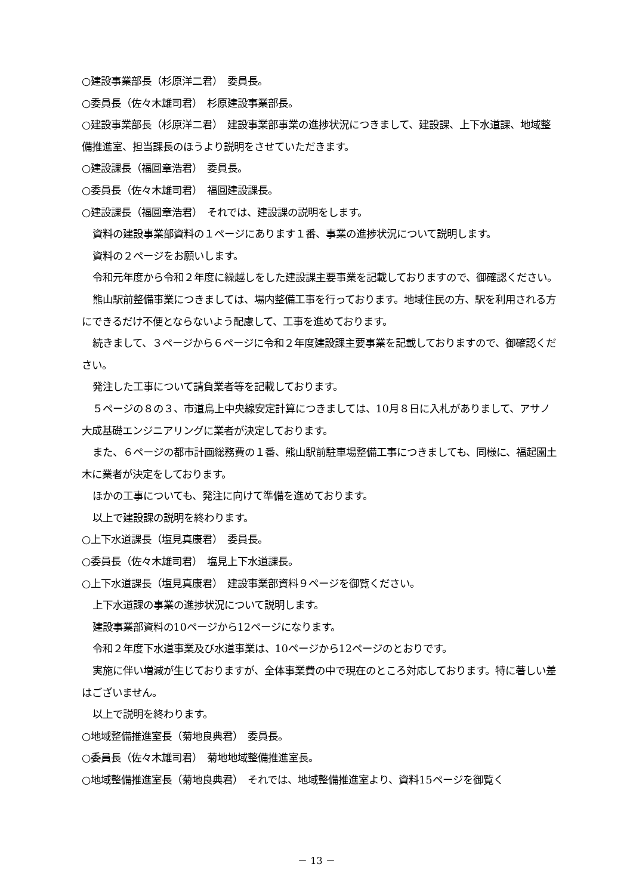○建設事業部長（杉原洋二君）　委員長。
○委員長（佐々木雄司君）　杉原建設事業部長。
○建設事業部長（杉原洋二君）　建設事業部事業の進捗状況につきまして、建設課、上下水道課、地域整備推進室、担当課長のほうより説明をさせていただきます。
○建設課長（福圓章浩君）　委員長。
○委員長（佐々木雄司君）　福圓建設課長。
○建設課長（福圓章浩君）　それでは、建設課の説明をします。
資料の建設事業部資料の１ページにあります１番、事業の進捗状況について説明します。
資料の２ページをお願いします。
令和元年度から令和２年度に繰越しをした建設課主要事業を記載しておりますので、御確認ください。
熊山駅前整備事業につきましては、場内整備工事を行っております。地域住民の方、駅を利用される方にできるだけ不便とならないよう配慮して、工事を進めております。
続きまして、３ページから６ページに令和２年度建設課主要事業を記載しておりますので、御確認ください。
発注した工事について請負業者等を記載しております。
５ページの８の３、市道鳥上中央線安定計算につきましては、10月８日に入札がありまして、アサノ大成基礎エンジニアリングに業者が決定しております。
また、６ページの都市計画総務費の１番、熊山駅前駐車場整備工事につきましても、同様に、福起園土木に業者が決定をしております。
ほかの工事についても、発注に向けて準備を進めております。
以上で建設課の説明を終わります。
○上下水道課長（塩見真康君）　委員長。
○委員長（佐々木雄司君）　塩見上下水道課長。
○上下水道課長（塩見真康君）　建設事業部資料９ページを御覧ください。
上下水道課の事業の進捗状況について説明します。
建設事業部資料の10ページから12ページになります。
令和２年度下水道事業及び水道事業は、10ページから12ページのとおりです。
実施に伴い増減が生じておりますが、全体事業費の中で現在のところ対応しております。特に著しい差はございません。
以上で説明を終わります。
○地域整備推進室長（菊地良典君）　委員長。
○委員長（佐々木雄司君）　菊地地域整備推進室長。
○地域整備推進室長（菊地良典君）　それでは、地域整備推進室より、資料15ページを御覧く
－ 13 －